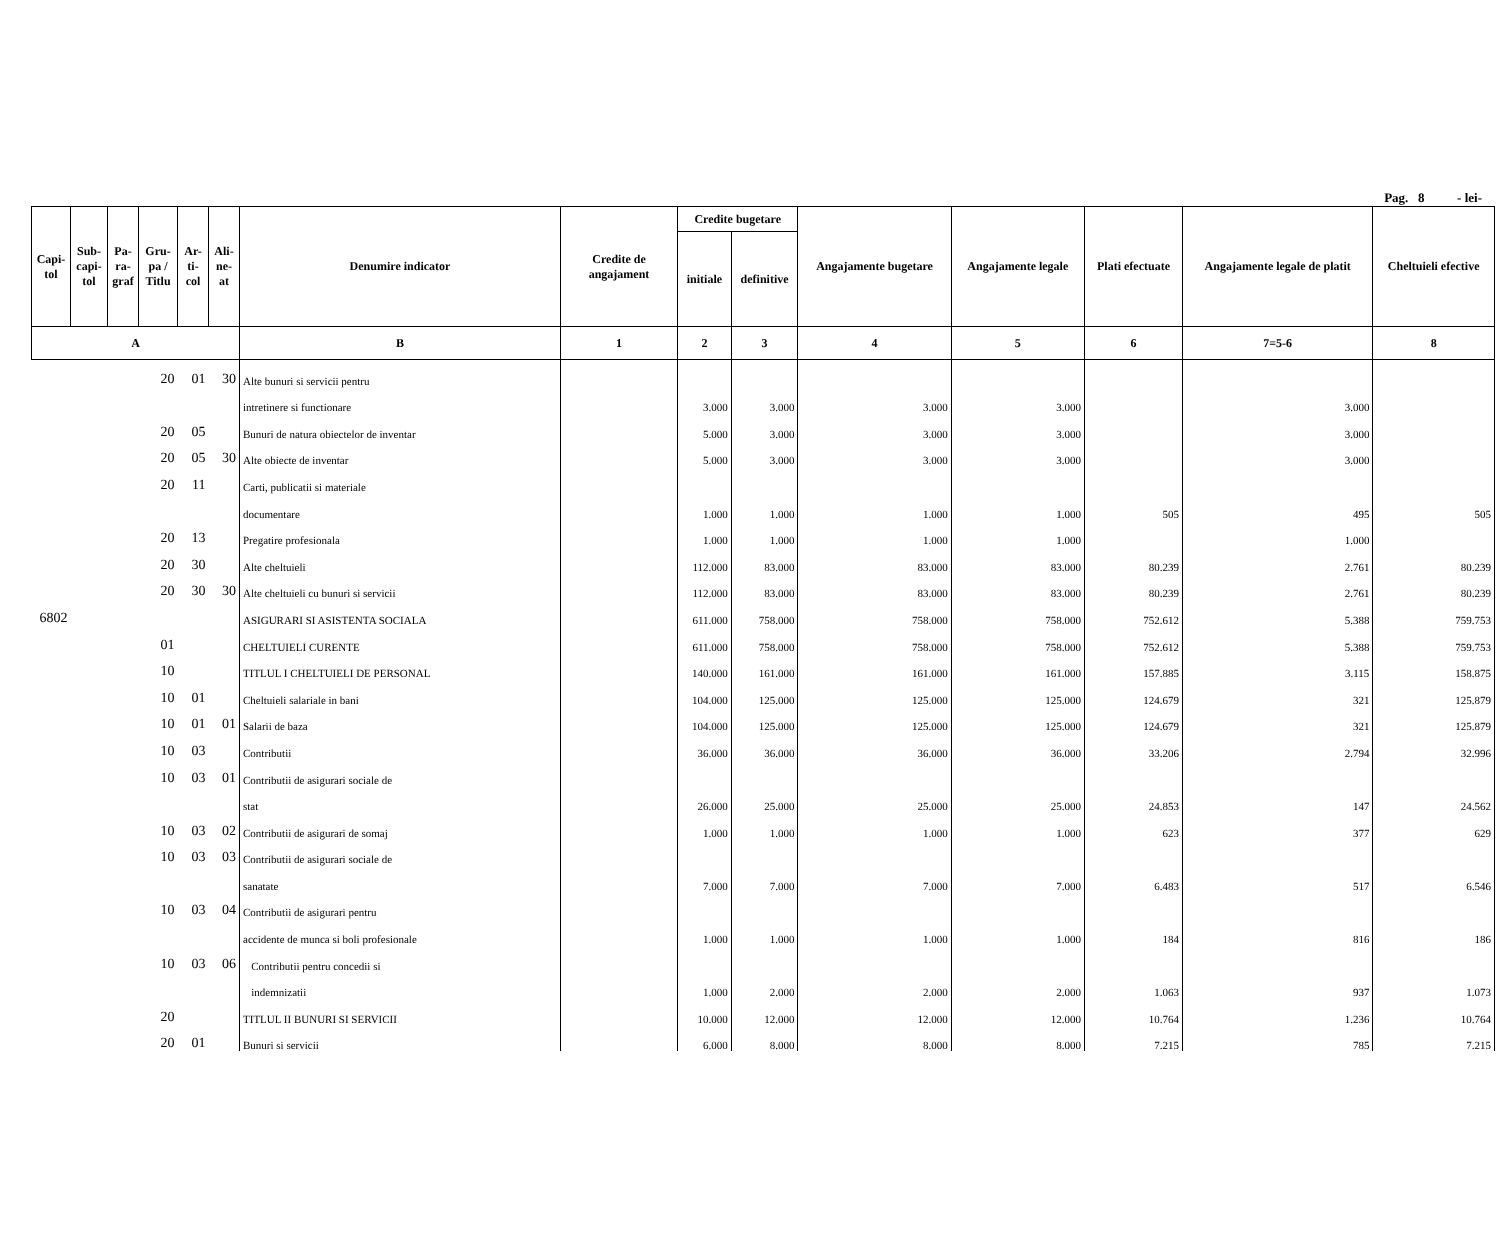Pag. 8 - lei-
| Capi- tol | Sub- capi- tol | Pa- ra- graf | Gru- pa / Titlu | Ar- ti- col | Ali- ne- at | Denumire indicator | Credite de angajament | Credite bugetare | | Angajamente bugetare | Angajamente legale | Plati efectuate | Angajamente legale de platit | Cheltuieli efective |
| --- | --- | --- | --- | --- | --- | --- | --- | --- | --- | --- | --- | --- | --- | --- |
| | | | | | | | | initiale | definitive | | | | | |
| A | | | | | | B | 1 | 2 | 3 | 4 | 5 | 6 | 7=5-6 | 8 |
| | | | 20 | 01 | 30 | Alte bunuri si servicii pentru | | | | | | | | |
| | | | | | | intretinere si functionare | | 3.000 | 3.000 | 3.000 | 3.000 | | 3.000 | |
| | | | 20 | 05 | | Bunuri de natura obiectelor de inventar | | 5.000 | 3.000 | 3.000 | 3.000 | | 3.000 | |
| | | | 20 | 05 | 30 | Alte obiecte de inventar | | 5.000 | 3.000 | 3.000 | 3.000 | | 3.000 | |
| | | | 20 | 11 | | Carti, publicatii si materiale | | | | | | | | |
| | | | | | | documentare | | 1.000 | 1.000 | 1.000 | 1.000 | 505 | 495 | 505 |
| | | | 20 | 13 | | Pregatire profesionala | | 1.000 | 1.000 | 1.000 | 1.000 | | 1.000 | |
| | | | 20 | 30 | | Alte cheltuieli | | 112.000 | 83.000 | 83.000 | 83.000 | 80.239 | 2.761 | 80.239 |
| | | | 20 | 30 | 30 | Alte cheltuieli cu bunuri si servicii | | 112.000 | 83.000 | 83.000 | 83.000 | 80.239 | 2.761 | 80.239 |
| 6802 | | | | | | ASIGURARI SI ASISTENTA SOCIALA | | 611.000 | 758.000 | 758.000 | 758.000 | 752.612 | 5.388 | 759.753 |
| | | | 01 | | | CHELTUIELI CURENTE | | 611.000 | 758.000 | 758.000 | 758.000 | 752.612 | 5.388 | 759.753 |
| | | | 10 | | | TITLUL I CHELTUIELI DE PERSONAL | | 140.000 | 161.000 | 161.000 | 161.000 | 157.885 | 3.115 | 158.875 |
| | | | 10 | 01 | | Cheltuieli salariale in bani | | 104.000 | 125.000 | 125.000 | 125.000 | 124.679 | 321 | 125.879 |
| | | | 10 | 01 | 01 | Salarii de baza | | 104.000 | 125.000 | 125.000 | 125.000 | 124.679 | 321 | 125.879 |
| | | | 10 | 03 | | Contributii | | 36.000 | 36.000 | 36.000 | 36.000 | 33.206 | 2.794 | 32.996 |
| | | | 10 | 03 | 01 | Contributii de asigurari sociale de | | | | | | | | |
| | | | | | | stat | | 26.000 | 25.000 | 25.000 | 25.000 | 24.853 | 147 | 24.562 |
| | | | 10 | 03 | 02 | Contributii de asigurari de somaj | | 1.000 | 1.000 | 1.000 | 1.000 | 623 | 377 | 629 |
| | | | 10 | 03 | 03 | Contributii de asigurari sociale de | | | | | | | | |
| | | | | | | sanatate | | 7.000 | 7.000 | 7.000 | 7.000 | 6.483 | 517 | 6.546 |
| | | | 10 | 03 | 04 | Contributii de asigurari pentru | | | | | | | | |
| | | | | | | accidente de munca si boli profesionale | | 1.000 | 1.000 | 1.000 | 1.000 | 184 | 816 | 186 |
| | | | 10 | 03 | 06 | Contributii pentru concedii si | | | | | | | | |
| | | | | | | indemnizatii | | 1.000 | 2.000 | 2.000 | 2.000 | 1.063 | 937 | 1.073 |
| | | | 20 | | | TITLUL II BUNURI SI SERVICII | | 10.000 | 12.000 | 12.000 | 12.000 | 10.764 | 1.236 | 10.764 |
| | | | 20 | 01 | | Bunuri si servicii | | 6.000 | 8.000 | 8.000 | 8.000 | 7.215 | 785 | 7.215 |